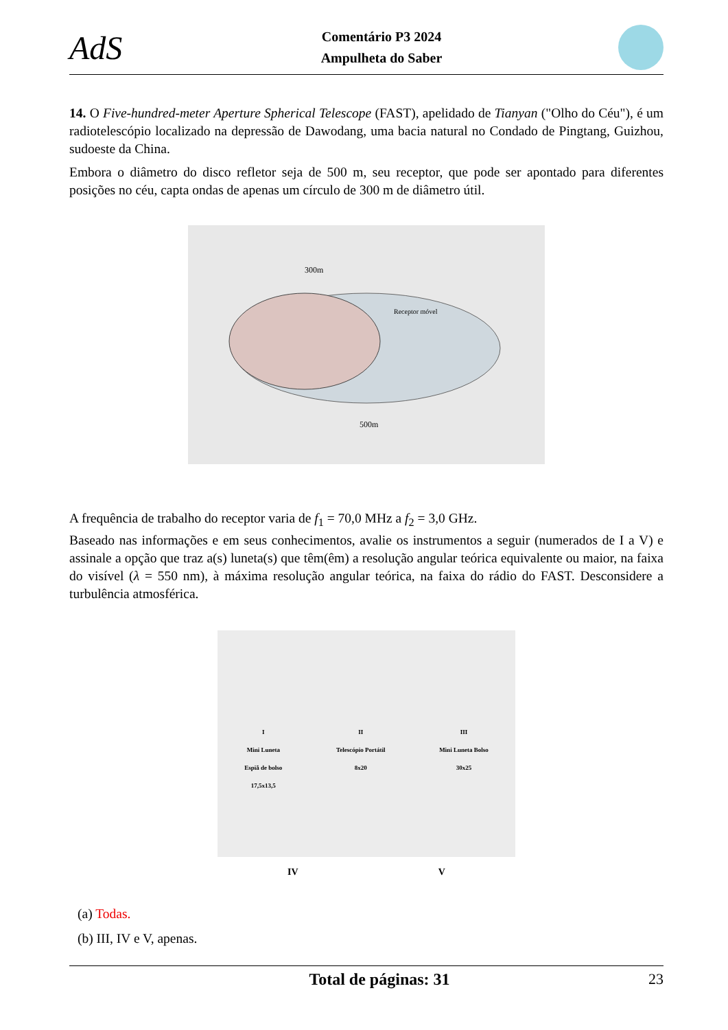AdS
Comentário P3 2024
Ampulheta do Saber
14. O Five-hundred-meter Aperture Spherical Telescope (FAST), apelidado de Tianyan ("Olho do Céu"), é um radiotelescópio localizado na depressão de Dawodang, uma bacia natural no Condado de Pingtang, Guizhou, sudoeste da China.
Embora o diâmetro do disco refletor seja de 500 m, seu receptor, que pode ser apontado para diferentes posições no céu, capta ondas de apenas um círculo de 300 m de diâmetro útil.
300m
Receptor móvel
500m
A frequência de trabalho do receptor varia de f<sub>1</sub> = 70,0 MHz a f<sub>2</sub> = 3,0 GHz.
Baseado nas informações e em seus conhecimentos, avalie os instrumentos a seguir (numerados de I a V) e assinale a opção que traz a(s) luneta(s) que têm(êm) a resolução angular teórica equivalente ou maior, na faixa do visível (λ = 550 nm), à máxima resolução angular teórica, na faixa do rádio do FAST. Desconsidere a turbulência atmosférica.
I
Mini Luneta
Espiã de bolso
17,5x13,5
II
Telescópio Portátil
8x20
III
Mini Luneta Bolso
30x25
IV V
(a) Todas.
(b) III, IV e V, apenas.
Total de páginas: 31 23